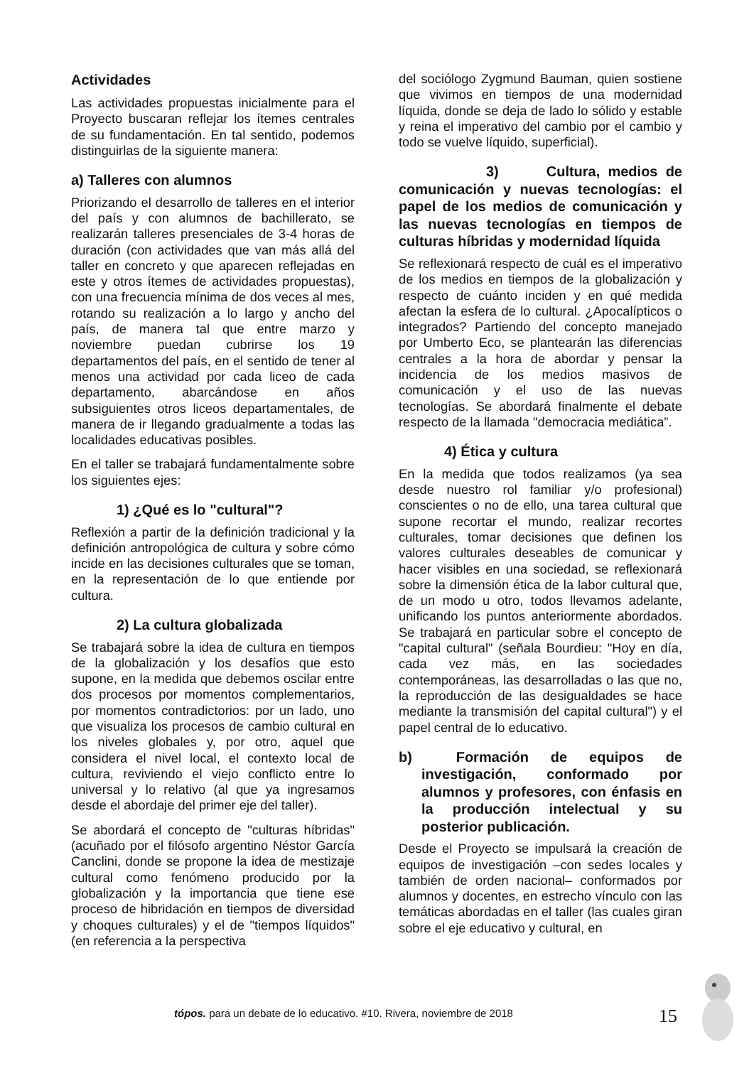Actividades
Las actividades propuestas inicialmente para el Proyecto buscaran reflejar los ítemes centrales de su fundamentación. En tal sentido, podemos distinguirlas de la siguiente manera:
a) Talleres con alumnos
Priorizando el desarrollo de talleres en el interior del país y con alumnos de bachillerato, se realizarán talleres presenciales de 3-4 horas de duración (con actividades que van más allá del taller en concreto y que aparecen reflejadas en este y otros ítemes de actividades propuestas), con una frecuencia mínima de dos veces al mes, rotando su realización a lo largo y ancho del país, de manera tal que entre marzo y noviembre puedan cubrirse los 19 departamentos del país, en el sentido de tener al menos una actividad por cada liceo de cada departamento, abarcándose en años subsiguientes otros liceos departamentales, de manera de ir llegando gradualmente a todas las localidades educativas posibles.
En el taller se trabajará fundamentalmente sobre los siguientes ejes:
1) ¿Qué es lo "cultural"?
Reflexión a partir de la definición tradicional y la definición antropológica de cultura y sobre cómo incide en las decisiones culturales que se toman, en la representación de lo que entiende por cultura.
2) La cultura globalizada
Se trabajará sobre la idea de cultura en tiempos de la globalización y los desafíos que esto supone, en la medida que debemos oscilar entre dos procesos por momentos complementarios, por momentos contradictorios: por un lado, uno que visualiza los procesos de cambio cultural en los niveles globales y, por otro, aquel que considera el nivel local, el contexto local de cultura, reviviendo el viejo conflicto entre lo universal y lo relativo (al que ya ingresamos desde el abordaje del primer eje del taller).
Se abordará el concepto de "culturas híbridas" (acuñado por el filósofo argentino Néstor García Canclini, donde se propone la idea de mestizaje cultural como fenómeno producido por la globalización y la importancia que tiene ese proceso de hibridación en tiempos de diversidad y choques culturales) y el de "tiempos líquidos" (en referencia a la perspectiva
del sociólogo Zygmund Bauman, quien sostiene que vivimos en tiempos de una modernidad líquida, donde se deja de lado lo sólido y estable y reina el imperativo del cambio por el cambio y todo se vuelve líquido, superficial).
3) Cultura, medios de comunicación y nuevas tecnologías: el papel de los medios de comunicación y las nuevas tecnologías en tiempos de culturas híbridas y modernidad líquida
Se reflexionará respecto de cuál es el imperativo de los medios en tiempos de la globalización y respecto de cuánto inciden y en qué medida afectan la esfera de lo cultural. ¿Apocalípticos o integrados? Partiendo del concepto manejado por Umberto Eco, se plantearán las diferencias centrales a la hora de abordar y pensar la incidencia de los medios masivos de comunicación y el uso de las nuevas tecnologías. Se abordará finalmente el debate respecto de la llamada "democracia mediática”.
4) Ética y cultura
En la medida que todos realizamos (ya sea desde nuestro rol familiar y/o profesional) conscientes o no de ello, una tarea cultural que supone recortar el mundo, realizar recortes culturales, tomar decisiones que definen los valores culturales deseables de comunicar y hacer visibles en una sociedad, se reflexionará sobre la dimensión ética de la labor cultural que, de un modo u otro, todos llevamos adelante, unificando los puntos anteriormente abordados. Se trabajará en particular sobre el concepto de "capital cultural" (señala Bourdieu: "Hoy en día, cada vez más, en las sociedades contemporáneas, las desarrolladas o las que no, la reproducción de las desigualdades se hace mediante la transmisión del capital cultural") y el papel central de lo educativo.
b) Formación de equipos de investigación, conformado por alumnos y profesores, con énfasis en la producción intelectual y su posterior publicación.
Desde el Proyecto se impulsará la creación de equipos de investigación –con sedes locales y también de orden nacional– conformados por alumnos y docentes, en estrecho vínculo con las temáticas abordadas en el taller (las cuales giran sobre el eje educativo y cultural, en
tópos. para un debate de lo educativo. #10. Rivera, noviembre de 2018
15